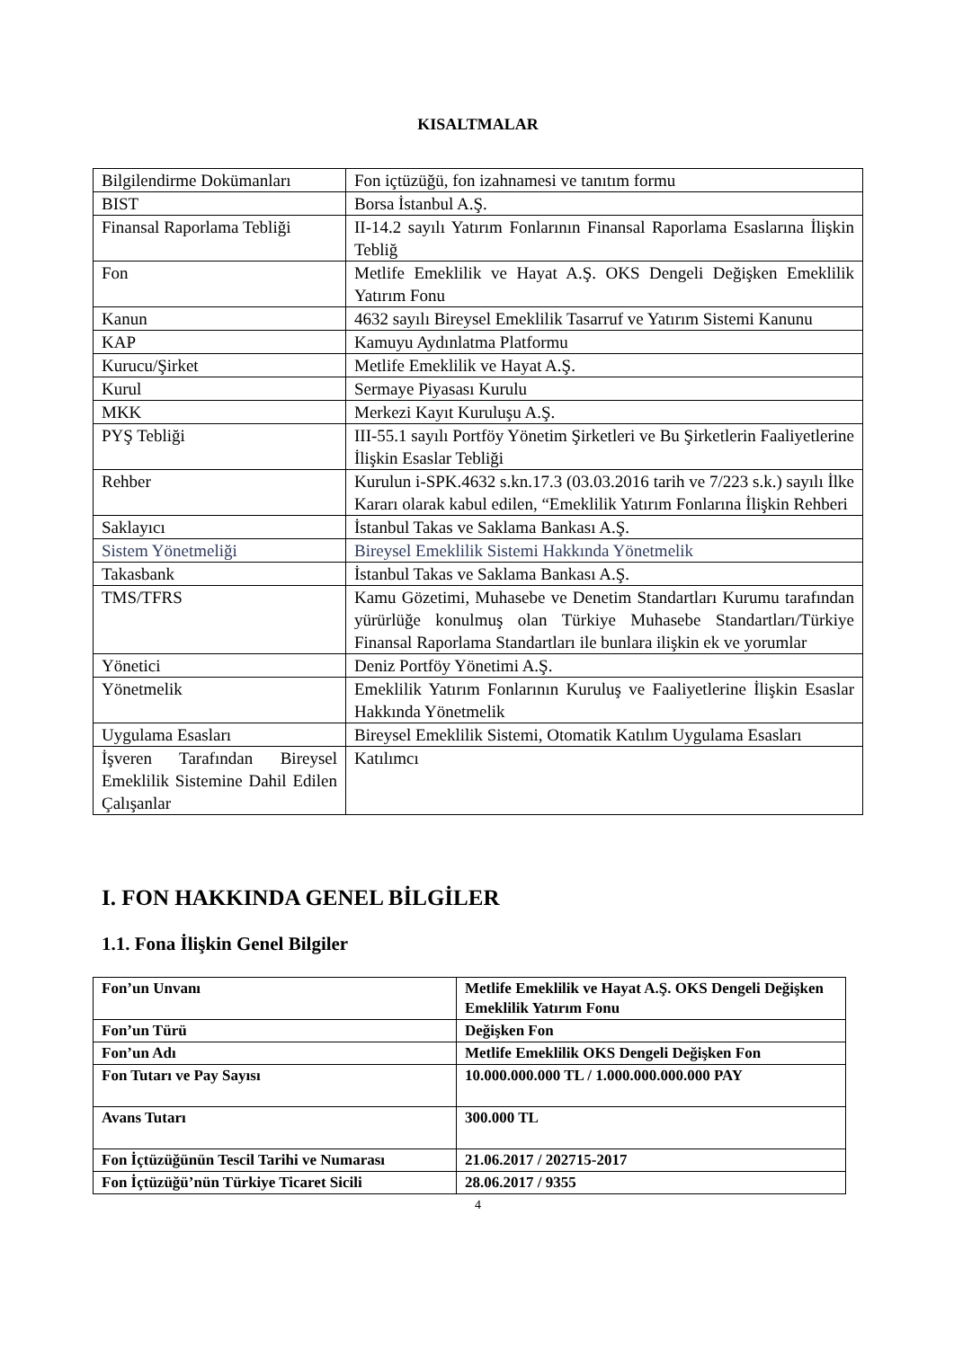KISALTMALAR
| Bilgilendirme Dokümanları | Fon içtüzüğü, fon izahnamesi ve tanıtım formu |
| BIST | Borsa İstanbul A.Ş. |
| Finansal Raporlama Tebliği | II-14.2 sayılı Yatırım Fonlarının Finansal Raporlama Esaslarına İlişkin Tebliğ |
| Fon | Metlife Emeklilik ve Hayat A.Ş. OKS Dengeli Değişken Emeklilik Yatırım Fonu |
| Kanun | 4632 sayılı Bireysel Emeklilik Tasarruf ve Yatırım Sistemi Kanunu |
| KAP | Kamuyu Aydınlatma Platformu |
| Kurucu/Şirket | Metlife Emeklilik ve Hayat A.Ş. |
| Kurul | Sermaye Piyasası Kurulu |
| MKK | Merkezi Kayıt Kuruluşu A.Ş. |
| PYŞ Tebliği | III-55.1 sayılı Portföy Yönetim Şirketleri ve Bu Şirketlerin Faaliyetlerine İlişkin Esaslar Tebliği |
| Rehber | Kurulun i-SPK.4632 s.kn.17.3 (03.03.2016 tarih ve 7/223 s.k.) sayılı İlke Kararı olarak kabul edilen, “Emeklilik Yatırım Fonlarına İlişkin Rehberi |
| Saklayıcı | İstanbul Takas ve Saklama Bankası A.Ş. |
| Sistem Yönetmeliği | Bireysel Emeklilik Sistemi Hakkında Yönetmelik |
| Takasbank | İstanbul Takas ve Saklama Bankası A.Ş. |
| TMS/TFRS | Kamu Gözetimi, Muhasebe ve Denetim Standartları Kurumu tarafından yürürlüğe konulmuş olan Türkiye Muhasebe Standartları/Türkiye Finansal Raporlama Standartları ile bunlara ilişkin ek ve yorumlar |
| Yönetici | Deniz Portföy Yönetimi A.Ş. |
| Yönetmelik | Emeklilik Yatırım Fonlarının Kuruluş ve Faaliyetlerine İlişkin Esaslar Hakkında Yönetmelik |
| Uygulama Esasları | Bireysel Emeklilik Sistemi, Otomatik Katılım Uygulama Esasları |
| İşveren Tarafından Bireysel Emeklilik Sistemine Dahil Edilen Çalışanlar | Katılımcı |
I. FON HAKKINDA GENEL BİLGİLER
1.1. Fona İlişkin Genel Bilgiler
| Fon’un Unvanı | Metlife Emeklilik ve Hayat A.Ş. OKS Dengeli Değişken Emeklilik Yatırım Fonu |
| Fon’un Türü | Değişken Fon |
| Fon’un Adı | Metlife Emeklilik OKS Dengeli Değişken Fon |
| Fon Tutarı ve Pay Sayısı | 10.000.000.000 TL / 1.000.000.000.000 PAY |
| Avans Tutarı | 300.000 TL |
| Fon İçtüzüğünün Tescil Tarihi ve Numarası | 21.06.2017 / 202715-2017 |
| Fon İçtüzüğü’nün Türkiye Ticaret Sicili | 28.06.2017 / 9355 |
4